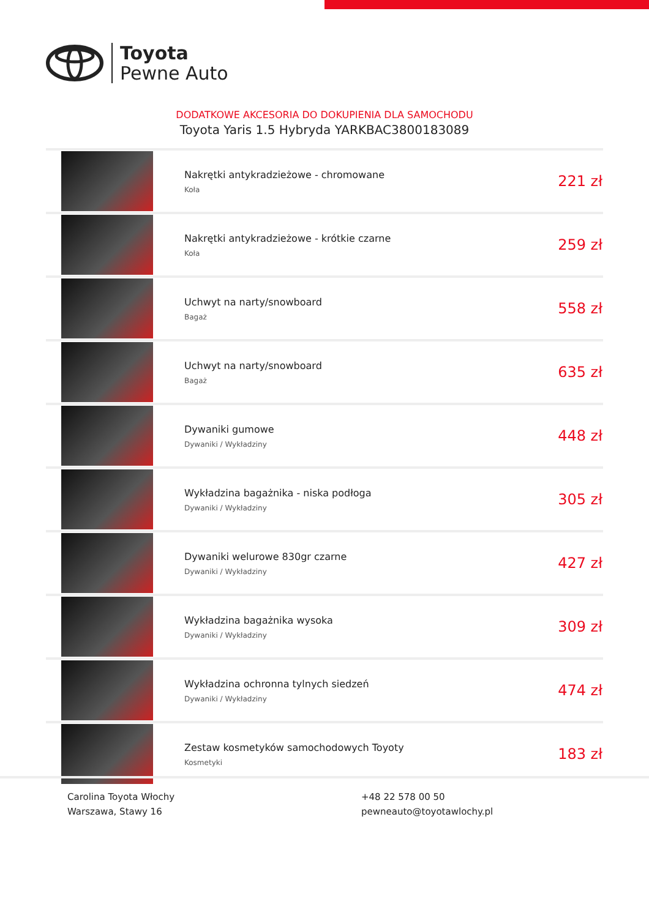Toyota
Pewne Auto
DODATKOWE AKCESORIA DO DOKUPIENIA DLA SAMOCHODU
Toyota Yaris 1.5 Hybryda YARKBAC3800183089
| | Nakrętki antykradzieżowe - chromowane Koła | 221 zł |
| | Nakrętki antykradzieżowe - krótkie czarne Koła | 259 zł |
| | Uchwyt na narty/snowboard Bagaż | 558 zł |
| | Uchwyt na narty/snowboard Bagaż | 635 zł |
| | Dywaniki gumowe Dywaniki / Wykładziny | 448 zł |
| | Wykładzina bagażnika - niska podłoga Dywaniki / Wykładziny | 305 zł |
| | Dywaniki welurowe 830gr czarne Dywaniki / Wykładziny | 427 zł |
| | Wykładzina bagażnika wysoka Dywaniki / Wykładziny | 309 zł |
| | Wykładzina ochronna tylnych siedzeń Dywaniki / Wykładziny | 474 zł |
| | Zestaw kosmetyków samochodowych Toyoty Kosmetyki | 183 zł |
Carolina Toyota Włochy
Warszawa, Stawy 16
+48 22 578 00 50
pewneauto@toyotawlochy.pl